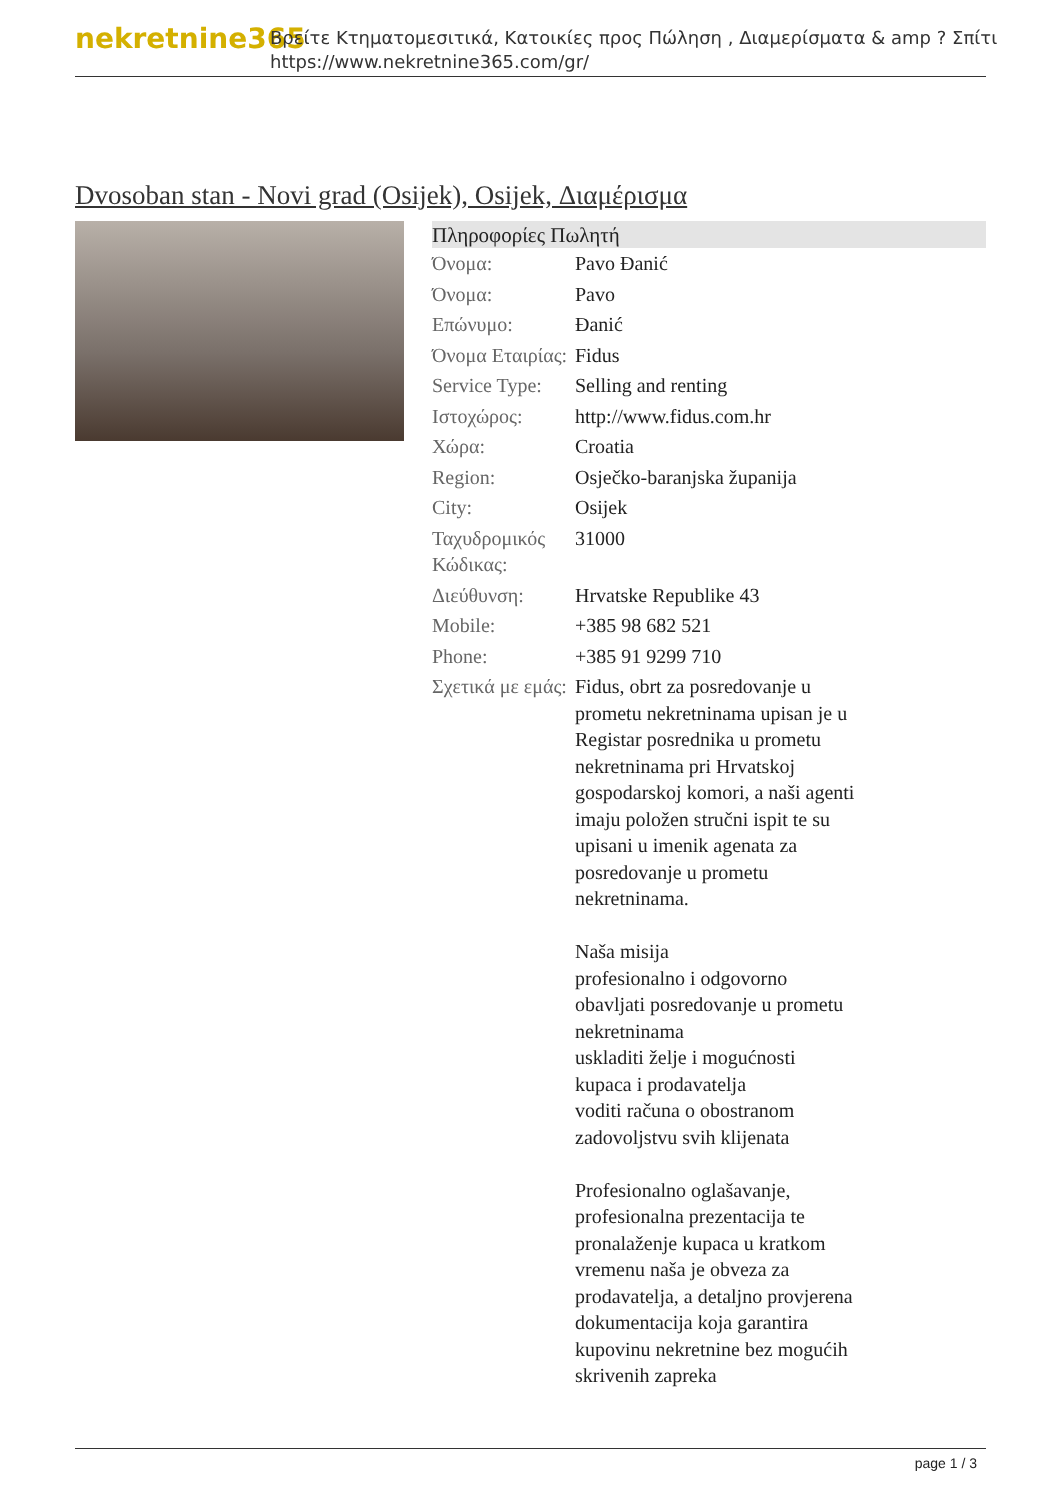nekretnine365
Βρείτε Κτηματομεσιτικά, Κατοικίες προς Πώληση , Διαμερίσματα & amp ? Σπίτι
https://www.nekretnine365.com/gr/
Dvosoban stan - Novi grad (Osijek), Osijek, Διαμέρισμα
Πληροφορίες Πωλητή
| Όνομα: | Pavo Đanić |
| Όνομα: | Pavo |
| Επώνυμο: | Đanić |
| Όνομα Εταιρίας: | Fidus |
| Service Type: | Selling and renting |
| Ιστοχώρος: | http://www.fidus.com.hr |
| Χώρα: | Croatia |
| Region: | Osječko-baranjska županija |
| City: | Osijek |
| Ταχυδρομικός Κώδικας: | 31000 |
| Διεύθυνση: | Hrvatske Republike 43 |
| Mobile: | +385 98 682 521 |
| Phone: | +385 91 9299 710 |
| Σχετικά με εμάς: | Fidus, obrt za posredovanje u prometu nekretninama upisan je u Registar posrednika u prometu nekretninama pri Hrvatskoj gospodarskoj komori, a naši agenti imaju položen stručni ispit te su upisani u imenik agenata za posredovanje u prometu nekretninama. Naša misija profesionalno i odgovorno obavljati posredovanje u prometu nekretninama uskladiti želje i mogućnosti kupaca i prodavatelja voditi računa o obostranom zadovoljstvu svih klijenata Profesionalno oglašavanje, profesionalna prezentacija te pronalaženje kupaca u kratkom vremenu naša je obveza za prodavatelja, a detaljno provjerena dokumentacija koja garantira kupovinu nekretnine bez mogućih skrivenih zapreka |
page 1 / 3